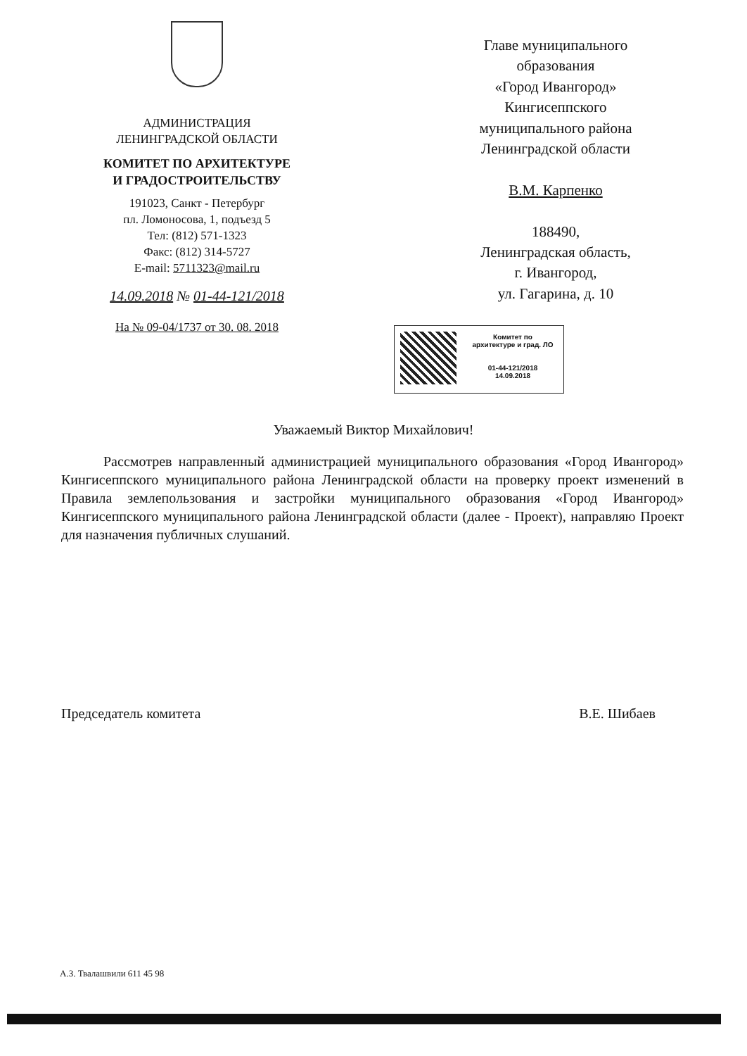АДМИНИСТРАЦИЯ
ЛЕНИНГРАДСКОЙ ОБЛАСТИ
КОМИТЕТ ПО АРХИТЕКТУРЕ
И ГРАДОСТРОИТЕЛЬСТВУ
191023, Санкт - Петербург
пл. Ломоносова, 1, подъезд 5
Тел: (812) 571-1323
Факс: (812) 314-5727
E-mail: 5711323@mail.ru
14.09.2018 № 01-44-121/2018
На № 09-04/1737 от 30. 08. 2018
Главе муниципального
образования
«Город Ивангород»
Кингисеппского
муниципального района
Ленинградской области
В.М. Карпенко
188490,
Ленинградская область,
г. Ивангород,
ул. Гагарина, д. 10
Комитет по
архитектуре и град. ЛО
01-44-121/2018
14.09.2018
Уважаемый Виктор Михайлович!
Рассмотрев направленный администрацией муниципального образования «Город Ивангород» Кингисеппского муниципального района Ленинградской области на проверку проект изменений в Правила землепользования и застройки муниципального образования «Город Ивангород» Кингисеппского муниципального района Ленинградской области (далее - Проект), направляю Проект для назначения публичных слушаний.
Председатель комитета В.Е. Шибаев
А.З. Твалашвили 611 45 98